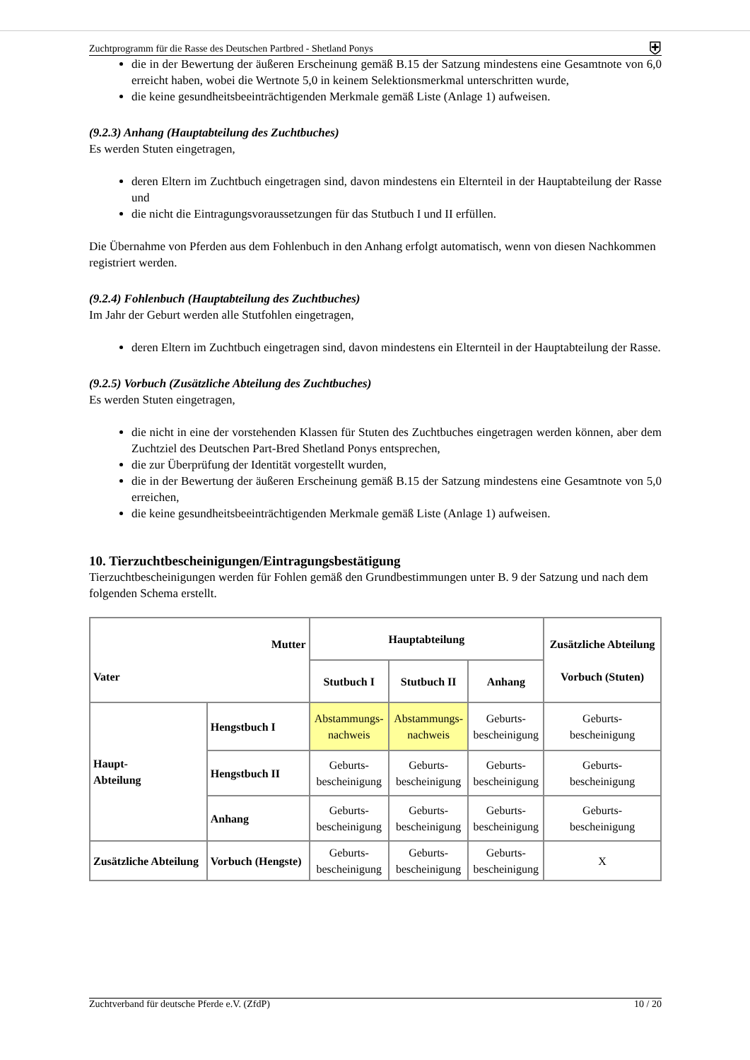Zuchtprogramm für die Rasse des Deutschen Partbred - Shetland Ponys ⛨
die in der Bewertung der äußeren Erscheinung gemäß B.15 der Satzung mindestens eine Gesamtnote von 6,0 erreicht haben, wobei die Wertnote 5,0 in keinem Selektionsmerkmal unterschritten wurde,
die keine gesundheitsbeeinträchtigenden Merkmale gemäß Liste (Anlage 1) aufweisen.
(9.2.3) Anhang (Hauptabteilung des Zuchtbuches)
Es werden Stuten eingetragen,
deren Eltern im Zuchtbuch eingetragen sind, davon mindestens ein Elternteil in der Hauptabteilung der Rasse und
die nicht die Eintragungsvoraussetzungen für das Stutbuch I und II erfüllen.
Die Übernahme von Pferden aus dem Fohlenbuch in den Anhang erfolgt automatisch, wenn von diesen Nachkommen registriert werden.
(9.2.4) Fohlenbuch (Hauptabteilung des Zuchtbuches)
Im Jahr der Geburt werden alle Stutfohlen eingetragen,
deren Eltern im Zuchtbuch eingetragen sind, davon mindestens ein Elternteil in der Hauptabteilung der Rasse.
(9.2.5) Vorbuch (Zusätzliche Abteilung des Zuchtbuches)
Es werden Stuten eingetragen,
die nicht in eine der vorstehenden Klassen für Stuten des Zuchtbuches eingetragen werden können, aber dem Zuchtziel des Deutschen Part-Bred Shetland Ponys entsprechen,
die zur Überprüfung der Identität vorgestellt wurden,
die in der Bewertung der äußeren Erscheinung gemäß B.15 der Satzung mindestens eine Gesamtnote von 5,0 erreichen,
die keine gesundheitsbeeinträchtigenden Merkmale gemäß Liste (Anlage 1) aufweisen.
10. Tierzuchtbescheinigungen/Eintragungsbestätigung
Tierzuchtbescheinigungen werden für Fohlen gemäß den Grundbestimmungen unter B. 9 der Satzung und nach dem folgenden Schema erstellt.
| Mutter Vater | | Hauptabteilung | | | Zusätzliche Abteilung Vorbuch (Stuten) |
| --- | --- | --- | --- | --- | --- |
| | | Stutbuch I | Stutbuch II | Anhang | |
| Haupt- Abteilung | Hengstbuch I | Abstammungs- nachweis | Abstammungs- nachweis | Geburts- bescheinigung | Geburts- bescheinigung |
| | Hengstbuch II | Geburts- bescheinigung | Geburts- bescheinigung | Geburts- bescheinigung | Geburts- bescheinigung |
| | Anhang | Geburts- bescheinigung | Geburts- bescheinigung | Geburts- bescheinigung | Geburts- bescheinigung |
| Zusätzliche Abteilung | Vorbuch (Hengste) | Geburts- bescheinigung | Geburts- bescheinigung | Geburts- bescheinigung | X |
Zuchtverband für deutsche Pferde e.V. (ZfdP) 10 / 20